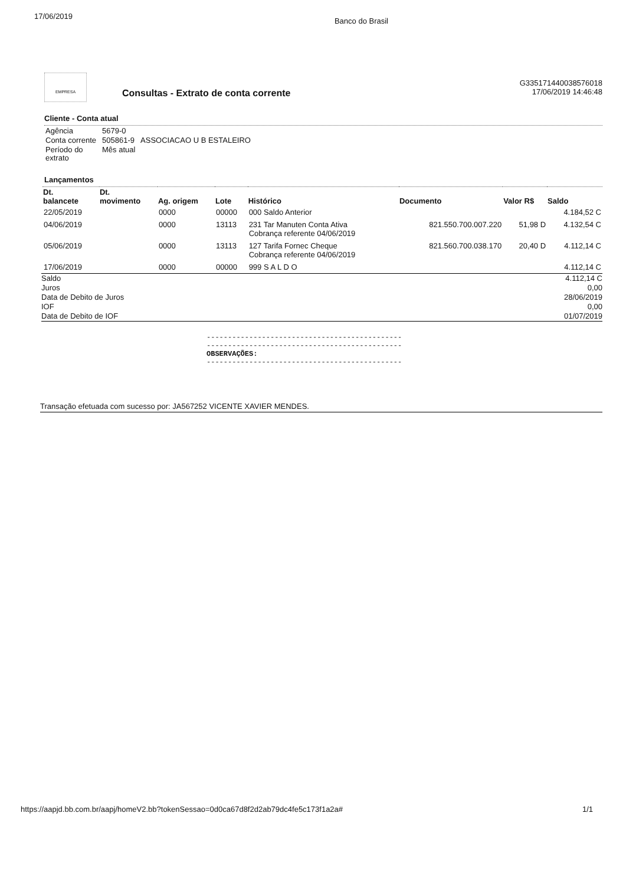17/06/2019 Banco do Brasil
EMPRESA
Consultas - Extrato de conta corrente
G335171440038576018
17/06/2019 14:46:48
Cliente - Conta atual
| Agência | 5679-0 |
| Conta corrente | 505861-9 ASSOCIACAO U B ESTALEIRO |
| Período do extrato | Mês atual |
Lançamentos
| Dt. balancete | Dt. movimento | Ag. origem | Lote | Histórico | Documento | Valor R$ | Saldo |
| --- | --- | --- | --- | --- | --- | --- | --- |
| 22/05/2019 | | 0000 | 00000 | 000 Saldo Anterior | | | 4.184,52 C |
| 04/06/2019 | | 0000 | 13113 | 231 Tar Manuten Conta Ativa Cobrança referente 04/06/2019 | 821.550.700.007.220 | 51,98 D | 4.132,54 C |
| 05/06/2019 | | 0000 | 13113 | 127 Tarifa Fornec Cheque Cobrança referente 04/06/2019 | 821.560.700.038.170 | 20,40 D | 4.112,14 C |
| 17/06/2019 | | 0000 | 00000 | 999 S A L D O | | | 4.112,14 C |
| Saldo Juros Data de Debito de Juros IOF Data de Debito de IOF | 4.112,14 C 0,00 28/06/2019 0,00 01/07/2019 |
----------------------------------------------
----------------------------------------------
OBSERVAÇÕES:
----------------------------------------------
Transação efetuada com sucesso por: JA567252 VICENTE XAVIER MENDES.
https://aapjd.bb.com.br/aapj/homeV2.bb?tokenSessao=0d0ca67d8f2d2ab79dc4fe5c173f1a2a# 1/1